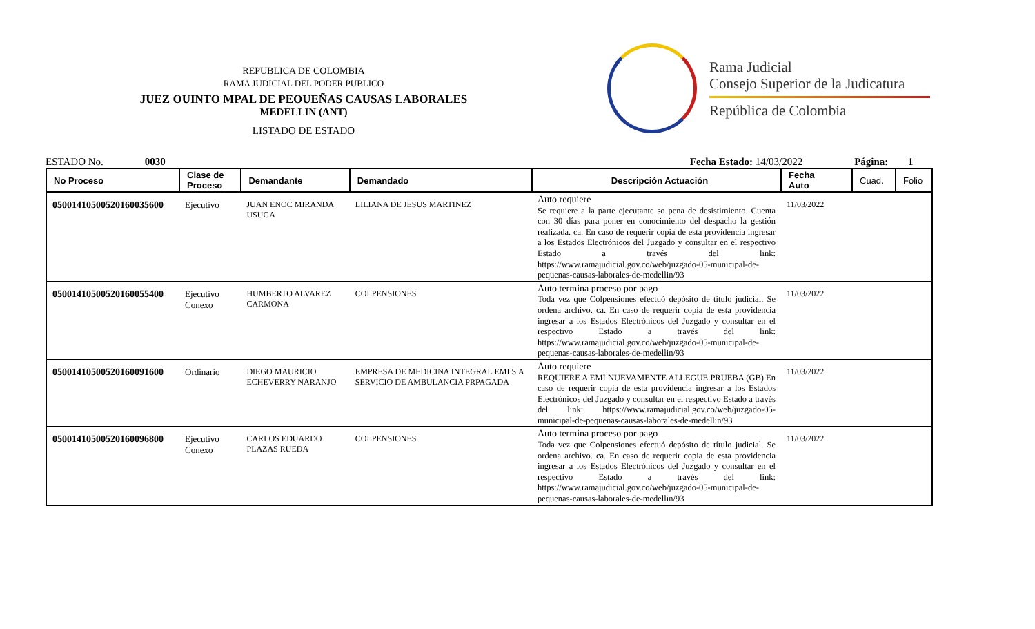REPUBLICA DE COLOMBIA
RAMA JUDICIAL DEL PODER PUBLICO
JUEZ OUINTO MPAL DE PEOUEÑAS CAUSAS LABORALES
MEDELLIN (ANT)
LISTADO DE ESTADO
Rama Judicial
Consejo Superior de la Judicatura
República de Colombia
ESTADO No. 0030 Fecha Estado: 14/03/2022 Página: 1
| No Proceso | Clase de Proceso | Demandante | Demandado | Descripción Actuación | Fecha Auto | Cuad. | Folio |
| --- | --- | --- | --- | --- | --- | --- | --- |
| 05001410500520160035600 | Ejecutivo | JUAN ENOC MIRANDA USUGA | LILIANA DE JESUS MARTINEZ | Auto requiere Se requiere a la parte ejecutante so pena de desistimiento. Cuenta con 30 días para poner en conocimiento del despacho la gestión realizada. ca. En caso de requerir copia de esta providencia ingresar a los Estados Electrónicos del Juzgado y consultar en el respectivo Estado a través del link: https://www.ramajudicial.gov.co/web/juzgado-05-municipal-de-pequenas-causas-laborales-de-medellin/93 | 11/03/2022 | | |
| 05001410500520160055400 | Ejecutivo Conexo | HUMBERTO ALVAREZ CARMONA | COLPENSIONES | Auto termina proceso por pago Toda vez que Colpensiones efectuó depósito de título judicial. Se ordena archivo. ca. En caso de requerir copia de esta providencia ingresar a los Estados Electrónicos del Juzgado y consultar en el respectivo Estado a través del link: https://www.ramajudicial.gov.co/web/juzgado-05-municipal-de-pequenas-causas-laborales-de-medellin/93 | 11/03/2022 | | |
| 05001410500520160091600 | Ordinario | DIEGO MAURICIO ECHEVERRY NARANJO | EMPRESA DE MEDICINA INTEGRAL EMI S.A SERVICIO DE AMBULANCIA PRPAGADA | Auto requiere REQUIERE A EMI NUEVAMENTE ALLEGUE PRUEBA (GB) En caso de requerir copia de esta providencia ingresar a los Estados Electrónicos del Juzgado y consultar en el respectivo Estado a través del link: https://www.ramajudicial.gov.co/web/juzgado-05-municipal-de-pequenas-causas-laborales-de-medellin/93 | 11/03/2022 | | |
| 05001410500520160096800 | Ejecutivo Conexo | CARLOS EDUARDO PLAZAS RUEDA | COLPENSIONES | Auto termina proceso por pago Toda vez que Colpensiones efectuó depósito de título judicial. Se ordena archivo. ca. En caso de requerir copia de esta providencia ingresar a los Estados Electrónicos del Juzgado y consultar en el respectivo Estado a través del link: https://www.ramajudicial.gov.co/web/juzgado-05-municipal-de-pequenas-causas-laborales-de-medellin/93 | 11/03/2022 | | |